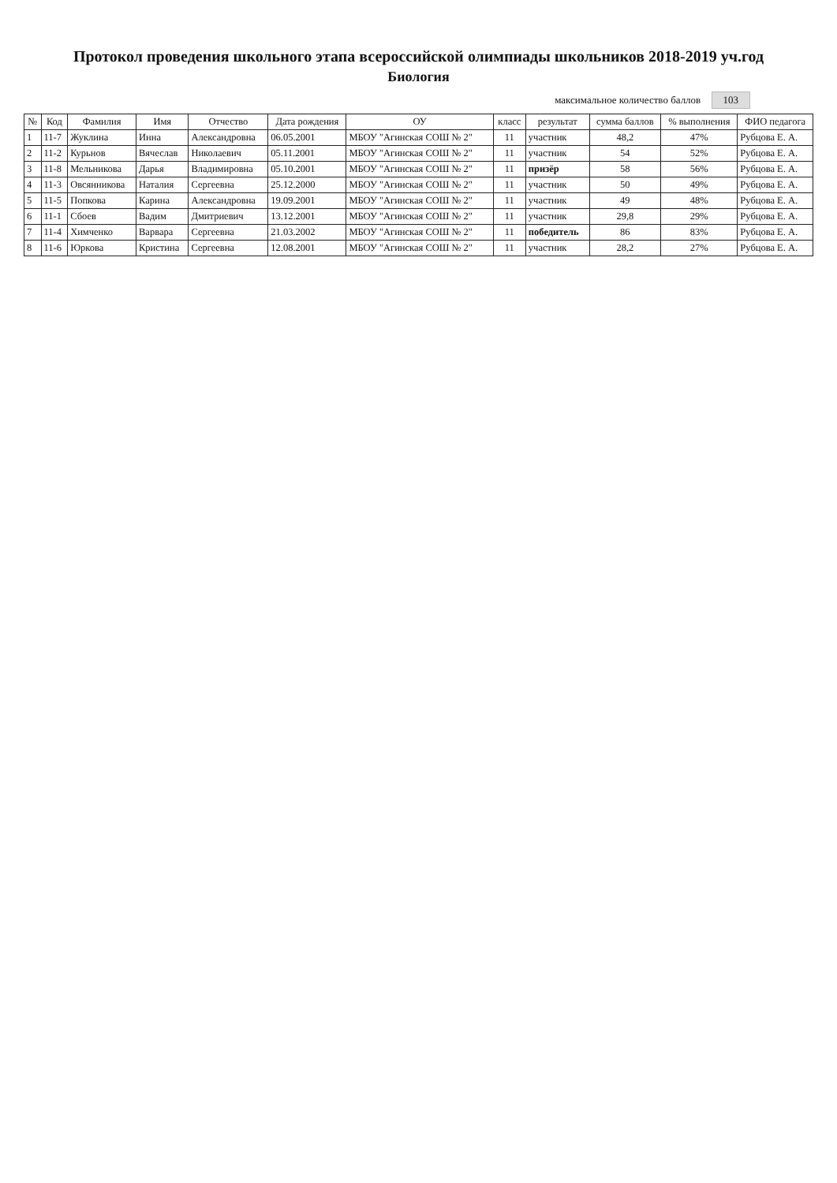Протокол проведения школьного этапа всероссийской олимпиады школьников 2018-2019 уч.год
Биология
максимальное количество баллов 103
| № | Код | Фамилия | Имя | Отчество | Дата рождения | ОУ | класс | результат | сумма баллов | % выполнения | ФИО педагога |
| --- | --- | --- | --- | --- | --- | --- | --- | --- | --- | --- | --- |
| 1 | 11-7 | Жуклина | Инна | Александровна | 06.05.2001 | МБОУ "Агинская СОШ № 2" | 11 | участник | 48,2 | 47% | Рубцова Е. А. |
| 2 | 11-2 | Курьнов | Вячеслав | Николаевич | 05.11.2001 | МБОУ "Агинская СОШ № 2" | 11 | участник | 54 | 52% | Рубцова Е. А. |
| 3 | 11-8 | Мельникова | Дарья | Владимировна | 05.10.2001 | МБОУ "Агинская СОШ № 2" | 11 | призёр | 58 | 56% | Рубцова Е. А. |
| 4 | 11-3 | Овсянникова | Наталия | Сергеевна | 25.12.2000 | МБОУ "Агинская СОШ № 2" | 11 | участник | 50 | 49% | Рубцова Е. А. |
| 5 | 11-5 | Попкова | Карина | Александровна | 19.09.2001 | МБОУ "Агинская СОШ № 2" | 11 | участник | 49 | 48% | Рубцова Е. А. |
| 6 | 11-1 | Сбоев | Вадим | Дмитриевич | 13.12.2001 | МБОУ "Агинская СОШ № 2" | 11 | участник | 29,8 | 29% | Рубцова Е. А. |
| 7 | 11-4 | Химченко | Варвара | Сергеевна | 21.03.2002 | МБОУ "Агинская СОШ № 2" | 11 | победитель | 86 | 83% | Рубцова Е. А. |
| 8 | 11-6 | Юркова | Кристина | Сергеевна | 12.08.2001 | МБОУ "Агинская СОШ № 2" | 11 | участник | 28,2 | 27% | Рубцова Е. А. |